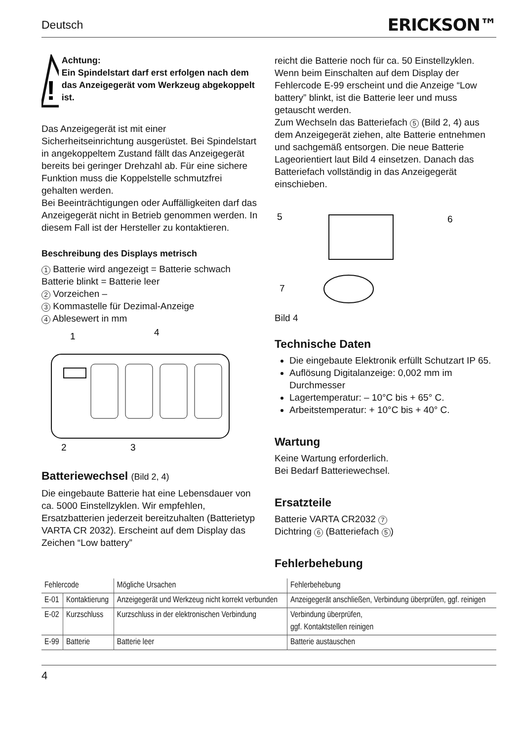Deutsch ERICKSON™
!
Achtung:
Ein Spindelstart darf erst erfolgen nach dem das Anzeigegerät vom Werkzeug abgekoppelt ist.
Das Anzeigegerät ist mit einer Sicherheitseinrichtung ausgerüstet. Bei Spindelstart in angekoppeltem Zustand fällt das Anzeigegerät bereits bei geringer Drehzahl ab. Für eine sichere Funktion muss die Koppelstelle schmutzfrei gehalten werden.
Bei Beeinträchtigungen oder Auffälligkeiten darf das Anzeigegerät nicht in Betrieb genommen werden. In diesem Fall ist der Hersteller zu kontaktieren.
Beschreibung des Displays metrisch
1 Batterie wird angezeigt = Batterie schwach
Batterie blinkt = Batterie leer
2 Vorzeichen –
3 Kommastelle für Dezimal-Anzeige
4 Ablesewert in mm
1
4
2
3
Batteriewechsel (Bild 2, 4)
Die eingebaute Batterie hat eine Lebensdauer von ca. 5000 Einstellzyklen. Wir empfehlen, Ersatzbatterien jederzeit bereitzuhalten (Batterietyp VARTA CR 2032). Erscheint auf dem Display das Zeichen “Low battery”
reicht die Batterie noch für ca. 50 Einstellzyklen. Wenn beim Einschalten auf dem Display der Fehlercode E-99 erscheint und die Anzeige “Low battery” blinkt, ist die Batterie leer und muss getauscht werden.
Zum Wechseln das Batteriefach 5 (Bild 2, 4) aus dem Anzeigegerät ziehen, alte Batterie entnehmen und sachgemäß entsorgen. Die neue Batterie Lageorientiert laut Bild 4 einsetzen. Danach das Batteriefach vollständig in das Anzeigegerät einschieben.
5
6
7
Bild 4
Technische Daten
Die eingebaute Elektronik erfüllt Schutzart IP 65.
Auflösung Digitalanzeige: 0,002 mm im Durchmesser
Lagertemperatur: – 10°C bis + 65° C.
Arbeitstemperatur: + 10°C bis + 40° C.
Wartung
Keine Wartung erforderlich.
Bei Bedarf Batteriewechsel.
Ersatzteile
Batterie VARTA CR2032 7
Dichtring 6 (Batteriefach 5)
Fehlerbehebung
| Fehlercode | | Mögliche Ursachen | Fehlerbehebung |
| --- | --- | --- | --- |
| E-01 | Kontaktierung | Anzeigegerät und Werkzeug nicht korrekt verbunden | Anzeigegerät anschließen, Verbindung überprüfen, ggf. reinigen |
| E-02 | Kurzschluss | Kurzschluss in der elektronischen Verbindung | Verbindung überprüfen, ggf. Kontaktstellen reinigen |
| E-99 | Batterie | Batterie leer | Batterie austauschen |
4